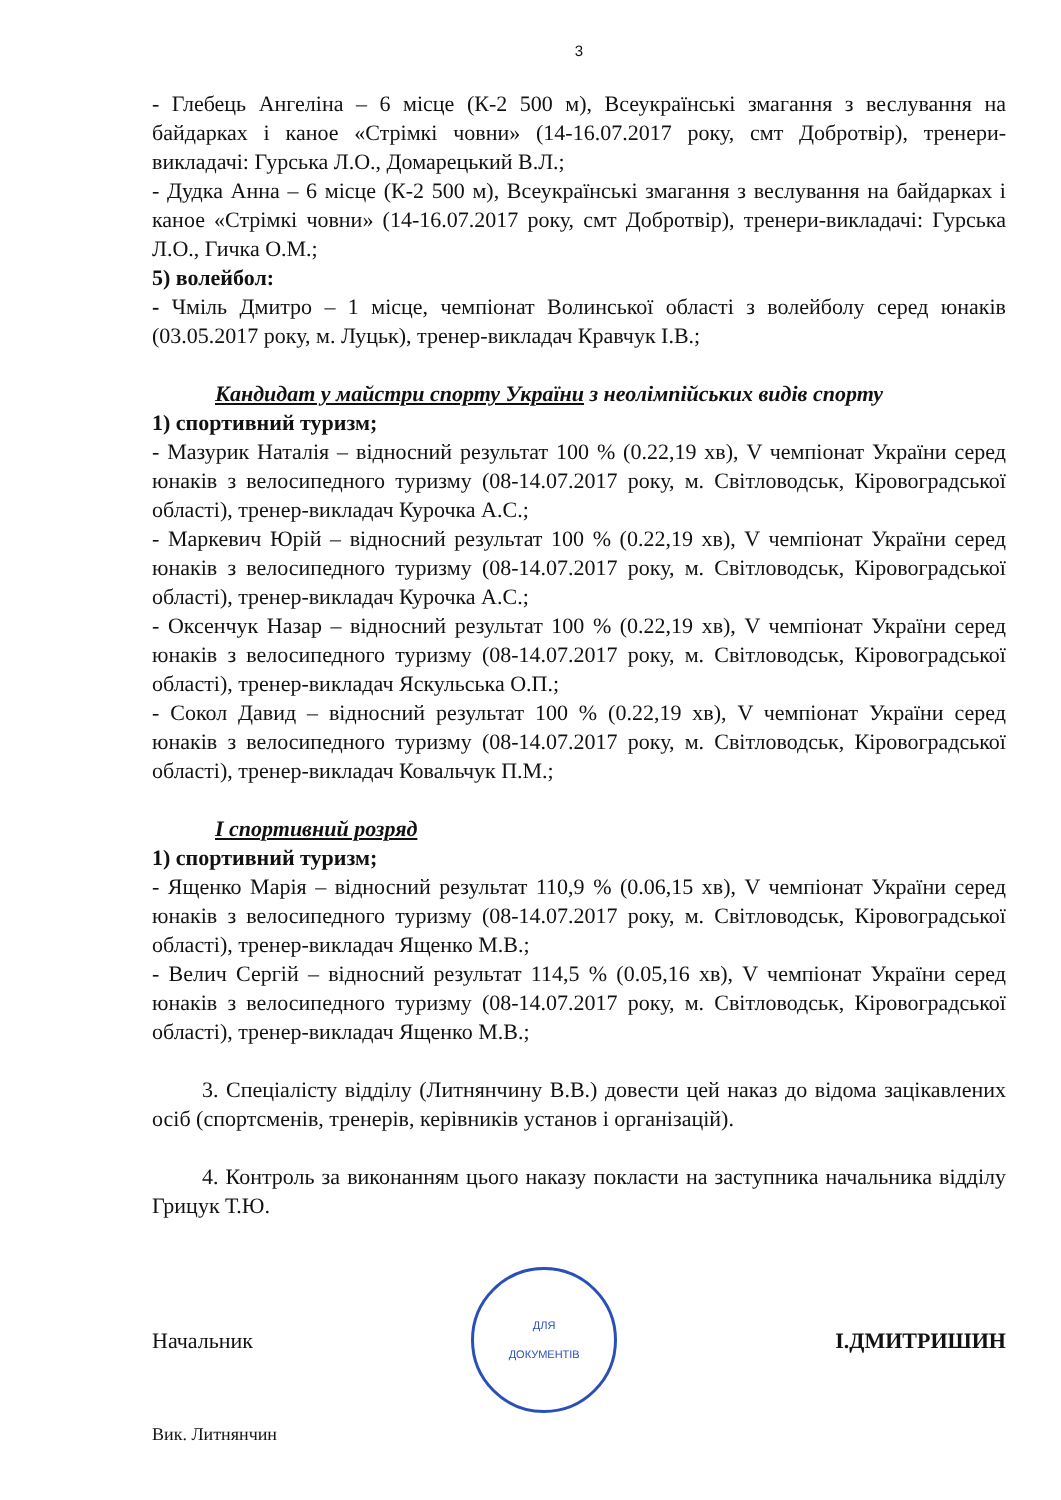3
- Глебець Ангеліна – 6 місце (К-2 500 м), Всеукраїнські змагання з веслування на байдарках і каное «Стрімкі човни» (14-16.07.2017 року, смт Добротвір), тренери-викладачі: Гурська Л.О., Домарецький В.Л.;
- Дудка Анна – 6 місце (К-2 500 м), Всеукраїнські змагання з веслування на байдарках і каное «Стрімкі човни» (14-16.07.2017 року, смт Добротвір), тренери-викладачі: Гурська Л.О., Гичка О.М.;
5) волейбол:
- Чміль Дмитро – 1 місце, чемпіонат Волинської області з волейболу серед юнаків (03.05.2017 року, м. Луцьк), тренер-викладач Кравчук І.В.;
Кандидат у майстри спорту України з неолімпійських видів спорту
1) спортивний туризм;
- Мазурик Наталія – відносний результат 100 % (0.22,19 хв), V чемпіонат України серед юнаків з велосипедного туризму (08-14.07.2017 року, м. Світловодськ, Кіровоградської області), тренер-викладач Курочка А.С.;
- Маркевич Юрій – відносний результат 100 % (0.22,19 хв), V чемпіонат України серед юнаків з велосипедного туризму (08-14.07.2017 року, м. Світловодськ, Кіровоградської області), тренер-викладач Курочка А.С.;
- Оксенчук Назар – відносний результат 100 % (0.22,19 хв), V чемпіонат України серед юнаків з велосипедного туризму (08-14.07.2017 року, м. Світловодськ, Кіровоградської області), тренер-викладач Яскульська О.П.;
- Сокол Давид – відносний результат 100 % (0.22,19 хв), V чемпіонат України серед юнаків з велосипедного туризму (08-14.07.2017 року, м. Світловодськ, Кіровоградської області), тренер-викладач Ковальчук П.М.;
І спортивний розряд
1) спортивний туризм;
- Ященко Марія – відносний результат 110,9 % (0.06,15 хв), V чемпіонат України серед юнаків з велосипедного туризму (08-14.07.2017 року, м. Світловодськ, Кіровоградської області), тренер-викладач Ященко М.В.;
- Велич Сергій – відносний результат 114,5 % (0.05,16 хв), V чемпіонат України серед юнаків з велосипедного туризму (08-14.07.2017 року, м. Світловодськ, Кіровоградської області), тренер-викладач Ященко М.В.;
3. Спеціалісту відділу (Литнянчину В.В.) довести цей наказ до відома зацікавлених осіб (спортсменів, тренерів, керівників установ і організацій).
4. Контроль за виконанням цього наказу покласти на заступника начальника відділу Грицук Т.Ю.
Начальник
ДЛЯ
ДОКУМЕНТІВ
І.ДМИТРИШИН
Вик. Литнянчин